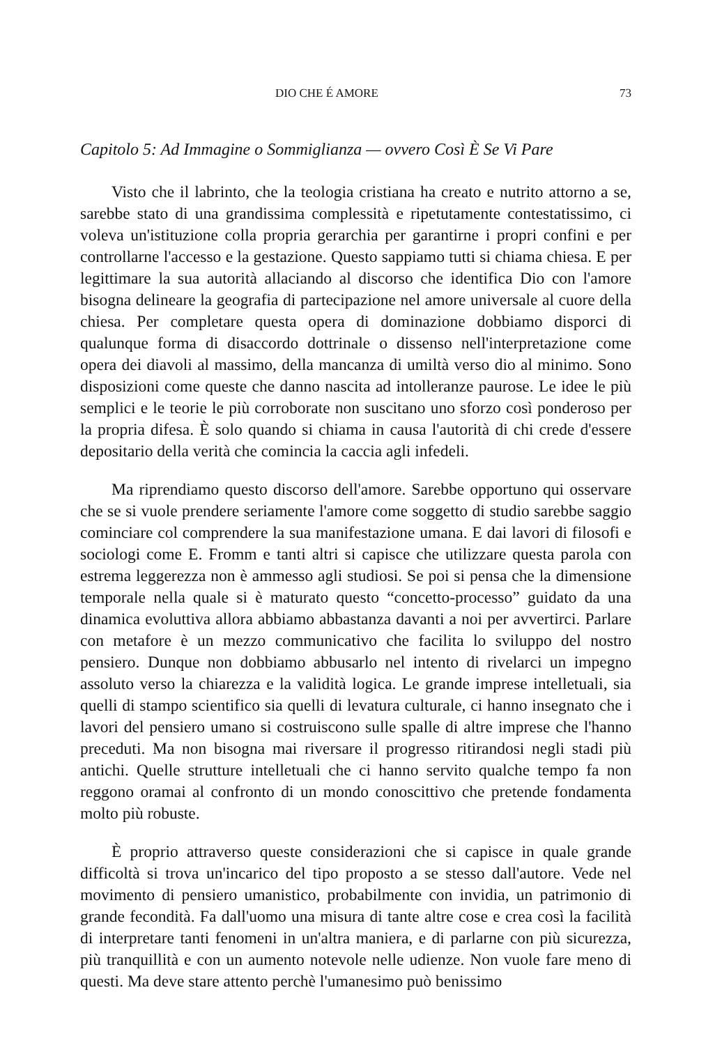DIO CHE É AMORE 73
Capitolo 5: Ad Immagine o Sommiglianza — ovvero Così È Se Vi Pare
Visto che il labrinto, che la teologia cristiana ha creato e nutrito attorno a se, sarebbe stato di una grandissima complessità e ripetutamente contestatissimo, ci voleva un'istituzione colla propria gerarchia per garantirne i propri confini e per controllarne l'accesso e la gestazione. Questo sappiamo tutti si chiama chiesa. E per legittimare la sua autorità allaciando al discorso che identifica Dio con l'amore bisogna delineare la geografia di partecipazione nel amore universale al cuore della chiesa. Per completare questa opera di dominazione dobbiamo disporci di qualunque forma di disaccordo dottrinale o dissenso nell'interpretazione come opera dei diavoli al massimo, della mancanza di umiltà verso dio al minimo. Sono disposizioni come queste che danno nascita ad intolleranze paurose. Le idee le più semplici e le teorie le più corroborate non suscitano uno sforzo così ponderoso per la propria difesa. È solo quando si chiama in causa l'autorità di chi crede d'essere depositario della verità che comincia la caccia agli infedeli.
Ma riprendiamo questo discorso dell'amore. Sarebbe opportuno qui osservare che se si vuole prendere seriamente l'amore come soggetto di studio sarebbe saggio cominciare col comprendere la sua manifestazione umana. E dai lavori di filosofi e sociologi come E. Fromm e tanti altri si capisce che utilizzare questa parola con estrema leggerezza non è ammesso agli studiosi. Se poi si pensa che la dimensione temporale nella quale si è maturato questo “concetto-processo” guidato da una dinamica evoluttiva allora abbiamo abbastanza davanti a noi per avvertirci. Parlare con metafore è un mezzo communicativo che facilita lo sviluppo del nostro pensiero. Dunque non dobbiamo abbusarlo nel intento di rivelarci un impegno assoluto verso la chiarezza e la validità logica. Le grande imprese intelletuali, sia quelli di stampo scientifico sia quelli di levatura culturale, ci hanno insegnato che i lavori del pensiero umano si costruiscono sulle spalle di altre imprese che l'hanno preceduti. Ma non bisogna mai riversare il progresso ritirandosi negli stadi più antichi. Quelle strutture intelletuali che ci hanno servito qualche tempo fa non reggono oramai al confronto di un mondo conoscittivo che pretende fondamenta molto più robuste.
È proprio attraverso queste considerazioni che si capisce in quale grande difficoltà si trova un'incarico del tipo proposto a se stesso dall'autore. Vede nel movimento di pensiero umanistico, probabilmente con invidia, un patrimonio di grande fecondità. Fa dall'uomo una misura di tante altre cose e crea così la facilità di interpretare tanti fenomeni in un'altra maniera, e di parlarne con più sicurezza, più tranquillità e con un aumento notevole nelle udienze. Non vuole fare meno di questi. Ma deve stare attento perchè l'umanesimo può benissimo